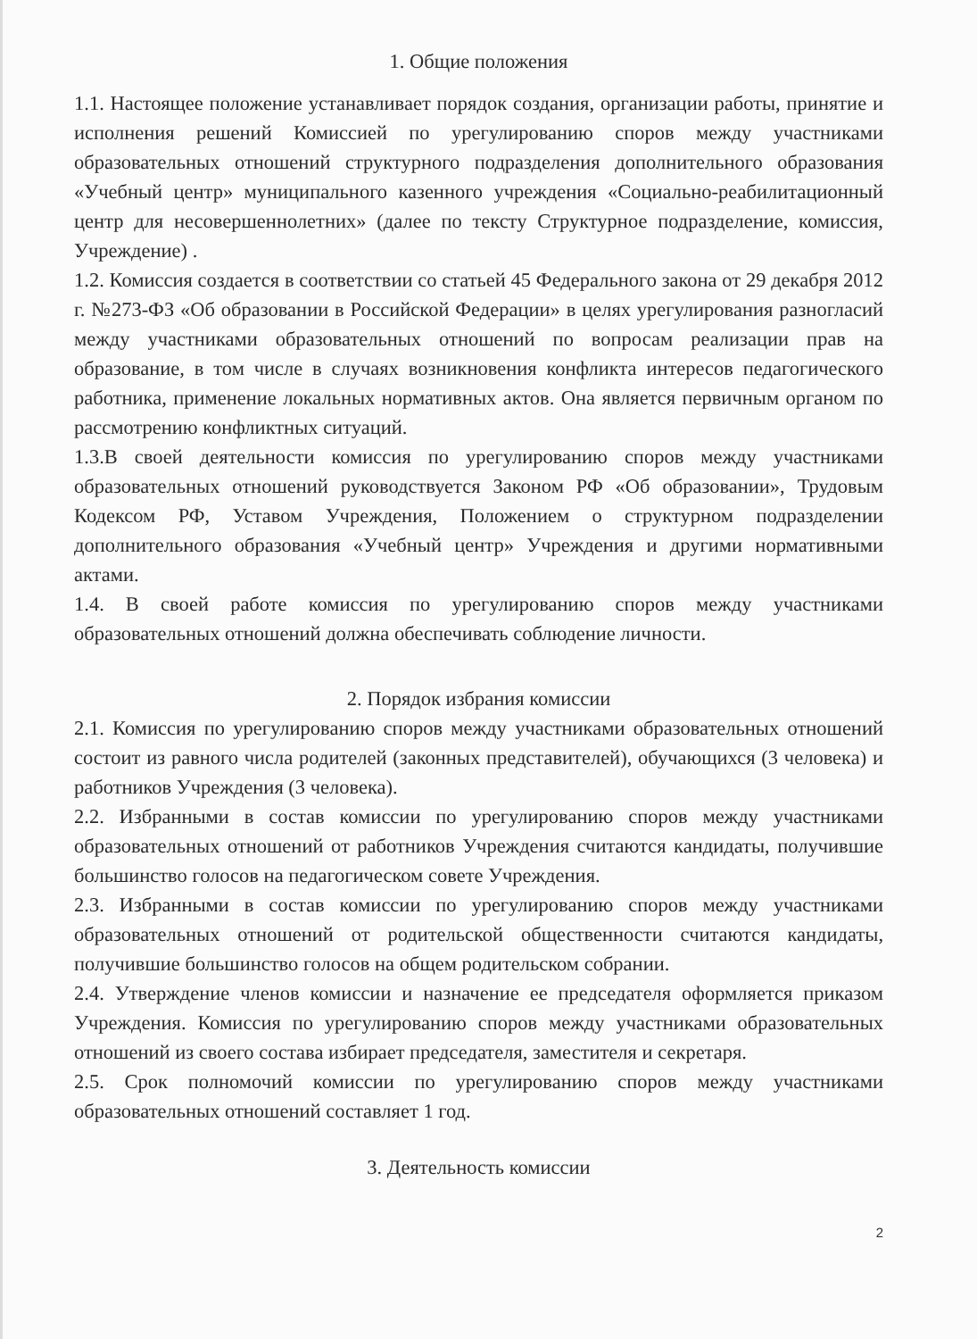1. Общие положения
1.1. Настоящее положение устанавливает порядок создания, организации работы, принятие и исполнения решений Комиссией по урегулированию споров между участниками образовательных отношений структурного подразделения дополнительного образования «Учебный центр» муниципального казенного учреждения «Социально-реабилитационный центр для несовершеннолетних» (далее по тексту Структурное подразделение, комиссия, Учреждение) .
1.2. Комиссия создается в соответствии со статьей 45 Федерального закона от 29 декабря 2012 г. №273-ФЗ «Об образовании в Российской Федерации» в целях урегулирования разногласий между участниками образовательных отношений по вопросам реализации прав на образование, в том числе в случаях возникновения конфликта интересов педагогического работника, применение локальных нормативных актов. Она является первичным органом по рассмотрению конфликтных ситуаций.
1.3.В своей деятельности комиссия по урегулированию споров между участниками образовательных отношений руководствуется Законом РФ «Об образовании», Трудовым Кодексом РФ, Уставом Учреждения, Положением о структурном подразделении дополнительного образования «Учебный центр» Учреждения и другими нормативными актами.
1.4. В своей работе комиссия по урегулированию споров между участниками образовательных отношений должна обеспечивать соблюдение личности.
2. Порядок избрания комиссии
2.1. Комиссия по урегулированию споров между участниками образовательных отношений состоит из равного числа родителей (законных представителей), обучающихся (3 человека) и работников Учреждения (3 человека).
2.2. Избранными в состав комиссии по урегулированию споров между участниками образовательных отношений от работников Учреждения считаются кандидаты, получившие большинство голосов на педагогическом совете Учреждения.
2.3. Избранными в состав комиссии по урегулированию споров между участниками образовательных отношений от родительской общественности считаются кандидаты, получившие большинство голосов на общем родительском собрании.
2.4. Утверждение членов комиссии и назначение ее председателя оформляется приказом Учреждения. Комиссия по урегулированию споров между участниками образовательных отношений из своего состава избирает председателя, заместителя и секретаря.
2.5. Срок полномочий комиссии по урегулированию споров между участниками образовательных отношений составляет 1 год.
3. Деятельность комиссии
2